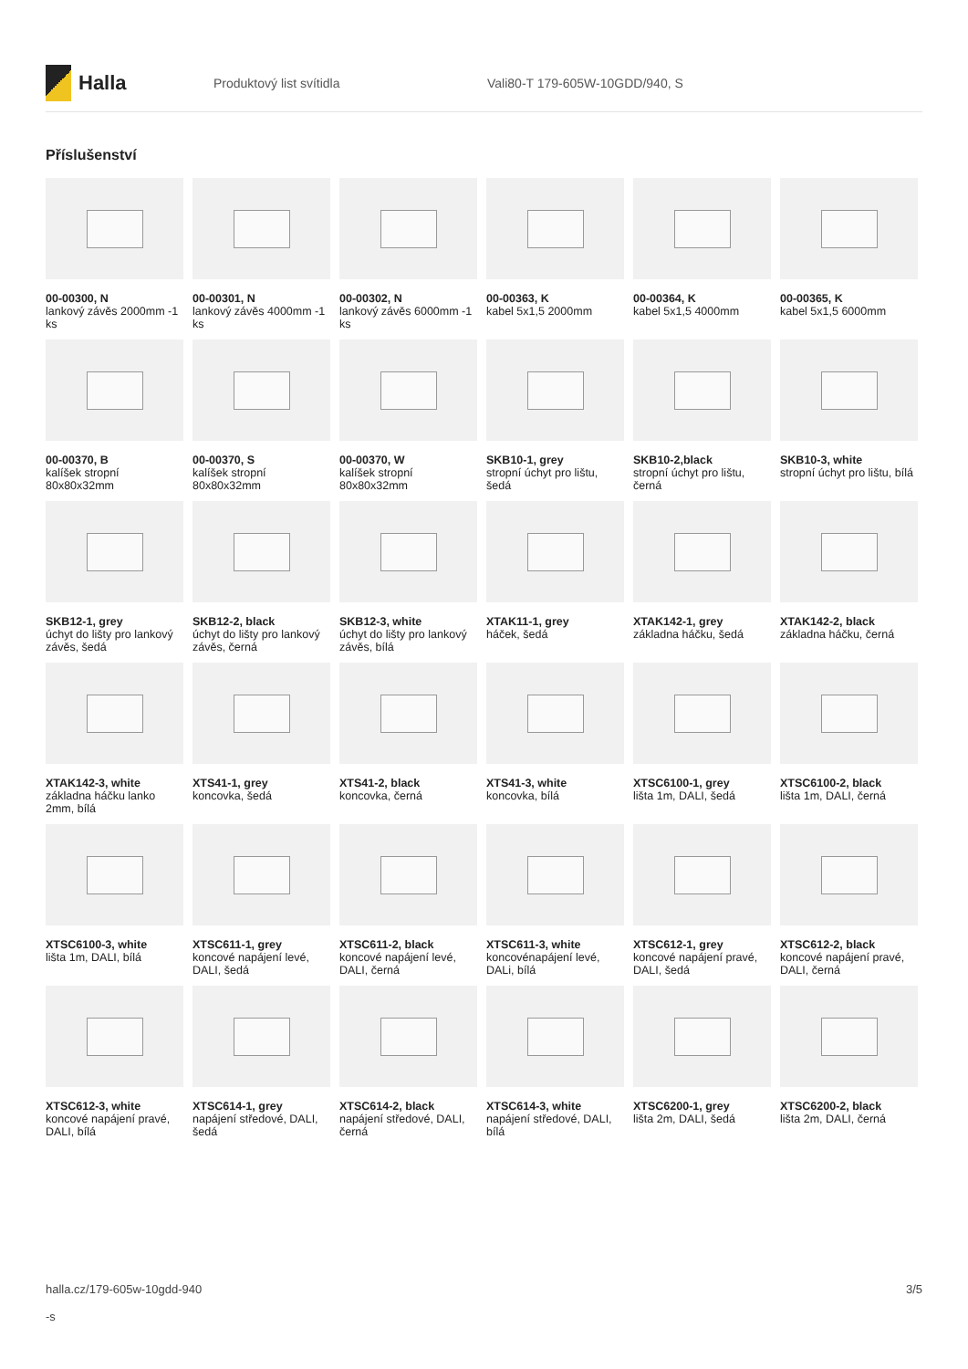Halla
Produktový list svítidla Vali80-T 179-605W-10GDD/940, S
Příslušenství
00-00300, N
lankový závěs 2000mm -1 ks
00-00301, N
lankový závěs 4000mm -1 ks
00-00302, N
lankový závěs 6000mm -1 ks
00-00363, K
kabel 5x1,5 2000mm
00-00364, K
kabel 5x1,5 4000mm
00-00365, K
kabel 5x1,5 6000mm
00-00370, B
kalíšek stropní 80x80x32mm
00-00370, S
kalíšek stropní 80x80x32mm
00-00370, W
kalíšek stropní 80x80x32mm
SKB10-1, grey
stropní úchyt pro lištu, šedá
SKB10-2,black
stropní úchyt pro lištu, černá
SKB10-3, white
stropní úchyt pro lištu, bílá
SKB12-1, grey
úchyt do lišty pro lankový závěs, šedá
SKB12-2, black
úchyt do lišty pro lankový závěs, černá
SKB12-3, white
úchyt do lišty pro lankový závěs, bílá
XTAK11-1, grey
háček, šedá
XTAK142-1, grey
základna háčku, šedá
XTAK142-2, black
základna háčku, černá
XTAK142-3, white
základna háčku lanko 2mm, bílá
XTS41-1, grey
koncovka, šedá
XTS41-2, black
koncovka, černá
XTS41-3, white
koncovka, bílá
XTSC6100-1, grey
lišta 1m, DALI, šedá
XTSC6100-2, black
lišta 1m, DALI, černá
XTSC6100-3, white
lišta 1m, DALI, bílá
XTSC611-1, grey
koncové napájení levé, DALI, šedá
XTSC611-2, black
koncové napájení levé, DALI, černá
XTSC611-3, white
koncovénapájení levé, DALi, bílá
XTSC612-1, grey
koncové napájení pravé, DALI, šedá
XTSC612-2, black
koncové napájení pravé, DALI, černá
XTSC612-3, white
koncové napájení pravé, DALI, bílá
XTSC614-1, grey
napájení středové, DALI, šedá
XTSC614-2, black
napájení středové, DALI, černá
XTSC614-3, white
napájení středové, DALI, bílá
XTSC6200-1, grey
lišta 2m, DALI, šedá
XTSC6200-2, black
lišta 2m, DALI, černá
halla.cz/179-605w-10gdd-940
-s
3/5